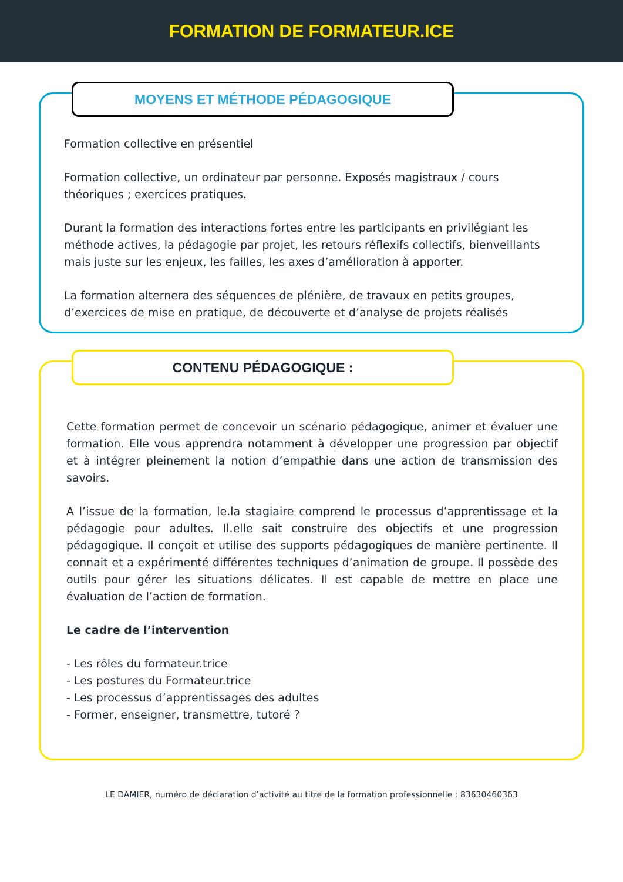FORMATION DE FORMATEUR.ICE
MOYENS ET MÉTHODE PÉDAGOGIQUE
Formation collective en présentiel
Formation collective, un ordinateur par personne. Exposés magistraux / cours théoriques ; exercices pratiques.
Durant la formation des interactions fortes entre les participants en privilégiant les méthode actives, la pédagogie par projet, les retours réflexifs collectifs, bienveillants mais juste sur les enjeux, les failles, les axes d’amélioration à apporter.
La formation alternera des séquences de plénière, de travaux en petits groupes, d’exercices de mise en pratique, de découverte et d’analyse de projets réalisés
CONTENU PÉDAGOGIQUE :
Cette formation permet de concevoir un scénario pédagogique, animer et évaluer une formation. Elle vous apprendra notamment à développer une progression par objectif et à intégrer pleinement la notion d’empathie dans une action de transmission des savoirs.
A l’issue de la formation, le.la stagiaire comprend le processus d’apprentissage et la pédagogie pour adultes. Il.elle sait construire des objectifs et une progression pédagogique. Il conçoit et utilise des supports pédagogiques de manière pertinente. Il connait et a expérimenté différentes techniques d’animation de groupe. Il possède des outils pour gérer les situations délicates. Il est capable de mettre en place une évaluation de l’action de formation.
Le cadre de l’intervention
- Les rôles du formateur.trice
- Les postures du Formateur.trice
- Les processus d’apprentissages des adultes
- Former, enseigner, transmettre, tutoré ?
LE DAMIER, numéro de déclaration d’activité au titre de la formation professionnelle : 83630460363